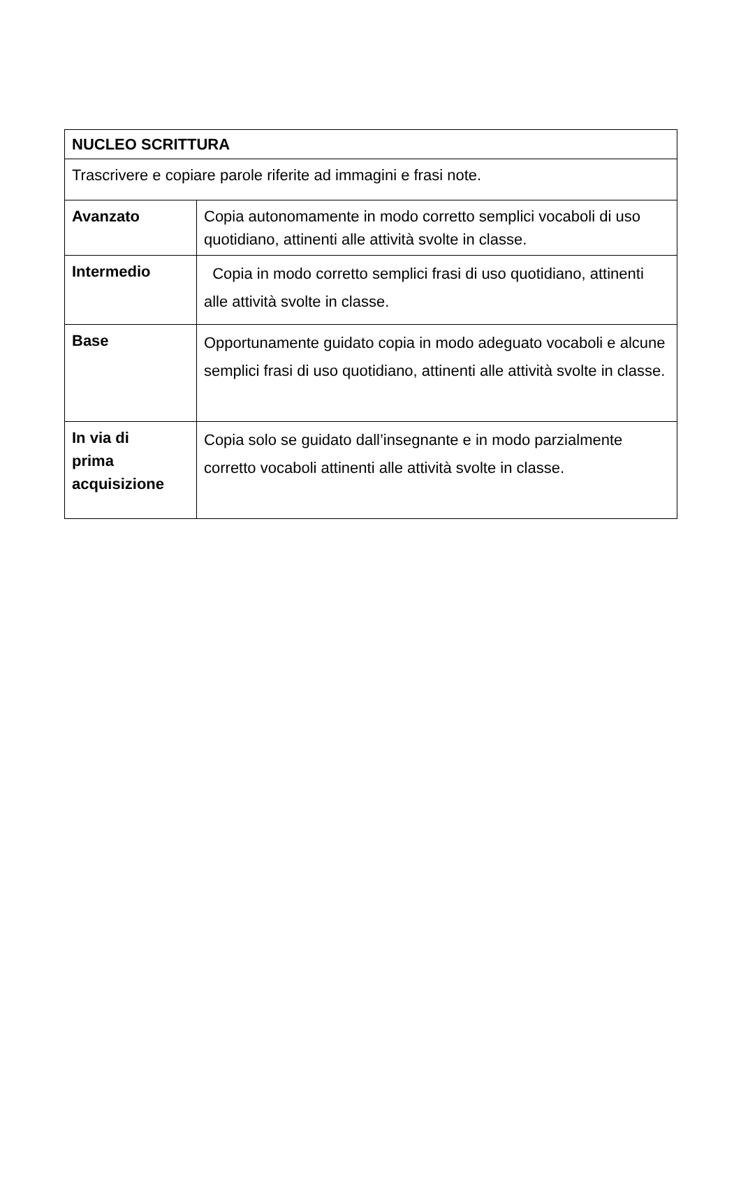| NUCLEO SCRITTURA | |
| Trascrivere e copiare parole riferite ad immagini e frasi note. | |
| Avanzato | Copia autonomamente in modo corretto semplici vocaboli di uso quotidiano, attinenti alle attività svolte in classe. |
| Intermedio | Copia in modo corretto semplici frasi di uso quotidiano, attinenti alle attività svolte in classe. |
| Base | Opportunamente guidato copia in modo adeguato vocaboli e alcune semplici frasi di uso quotidiano, attinenti alle attività svolte in classe. |
| In via di prima acquisizione | Copia solo se guidato dall’insegnante e in modo parzialmente corretto vocaboli attinenti alle attività svolte in classe. |